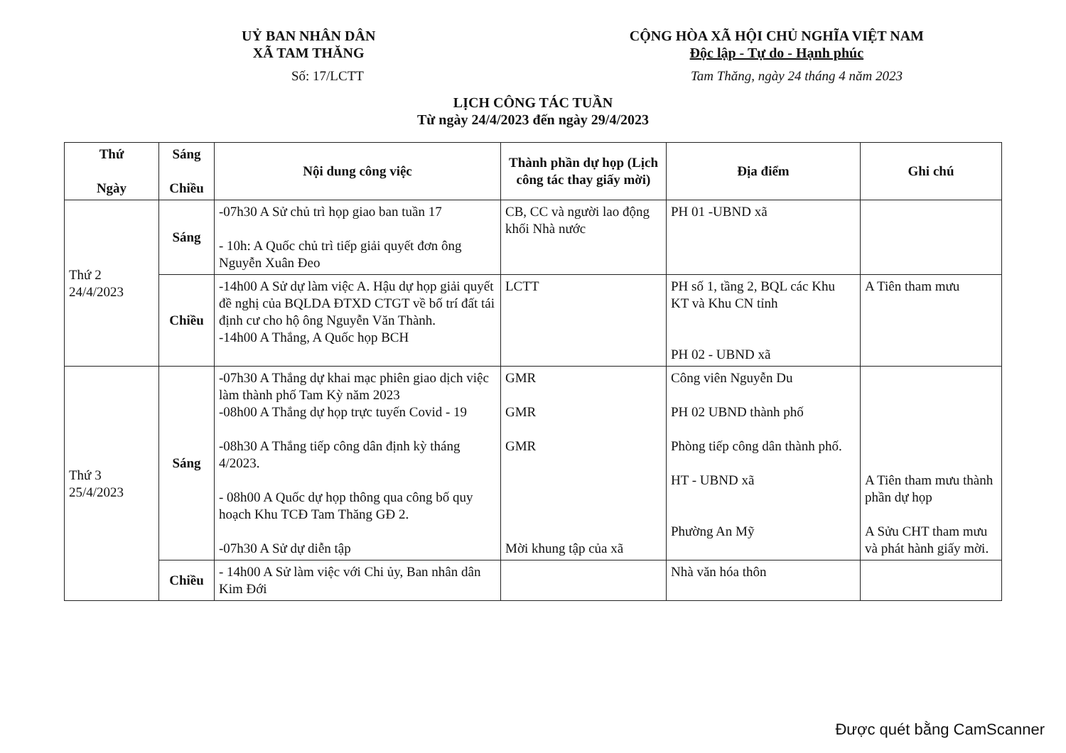UỶ BAN NHÂN DÂN
XÃ TAM THĂNG
CỘNG HÒA XÃ HỘI CHỦ NGHĨA VIỆT NAM
Độc lập - Tự do - Hạnh phúc
Số: 17/LCTT Tam Thăng, ngày 24 tháng 4 năm 2023
LỊCH CÔNG TÁC TUẦN
Từ ngày 24/4/2023 đến ngày 29/4/2023
| Thứ Ngày | Sáng Chiều | Nội dung công việc | Thành phần dự họp (Lịch công tác thay giấy mời) | Địa điểm | Ghi chú |
| --- | --- | --- | --- | --- | --- |
| Thứ 2 24/4/2023 | Sáng | -07h30 A Sử chủ trì họp giao ban tuần 17 - 10h: A Quốc chủ trì tiếp giải quyết đơn ông Nguyễn Xuân Đeo | CB, CC và người lao động khối Nhà nước | PH 01 -UBND xã | |
| | Chiều | -14h00 A Sử dự làm việc A. Hậu dự họp giải quyết đề nghị của BQLDA ĐTXD CTGT về bố trí đất tái định cư cho hộ ông Nguyễn Văn Thành. -14h00 A Thắng, A Quốc họp BCH | LCTT | PH số 1, tầng 2, BQL các Khu KT và Khu CN tỉnh PH 02 - UBND xã | A Tiên tham mưu |
| Thứ 3 25/4/2023 | Sáng | -07h30 A Thắng dự khai mạc phiên giao dịch việc làm thành phố Tam Kỳ năm 2023 -08h00 A Thắng dự họp trực tuyến Covid - 19 -08h30 A Thắng tiếp công dân định kỳ tháng 4/2023. - 08h00 A Quốc dự họp thông qua công bố quy hoạch Khu TCĐ Tam Thăng GĐ 2. -07h30 A Sử dự diễn tập | GMR GMR GMR Mời khung tập của xã | Công viên Nguyễn Du PH 02 UBND thành phố Phòng tiếp công dân thành phố. HT - UBND xã Phường An Mỹ | A Tiên tham mưu thành phần dự họp A Sửu CHT tham mưu và phát hành giấy mời. |
| | Chiều | - 14h00 A Sử làm việc với Chi ủy, Ban nhân dân Kim Đới | | Nhà văn hóa thôn | |
Được quét bằng CamScanner